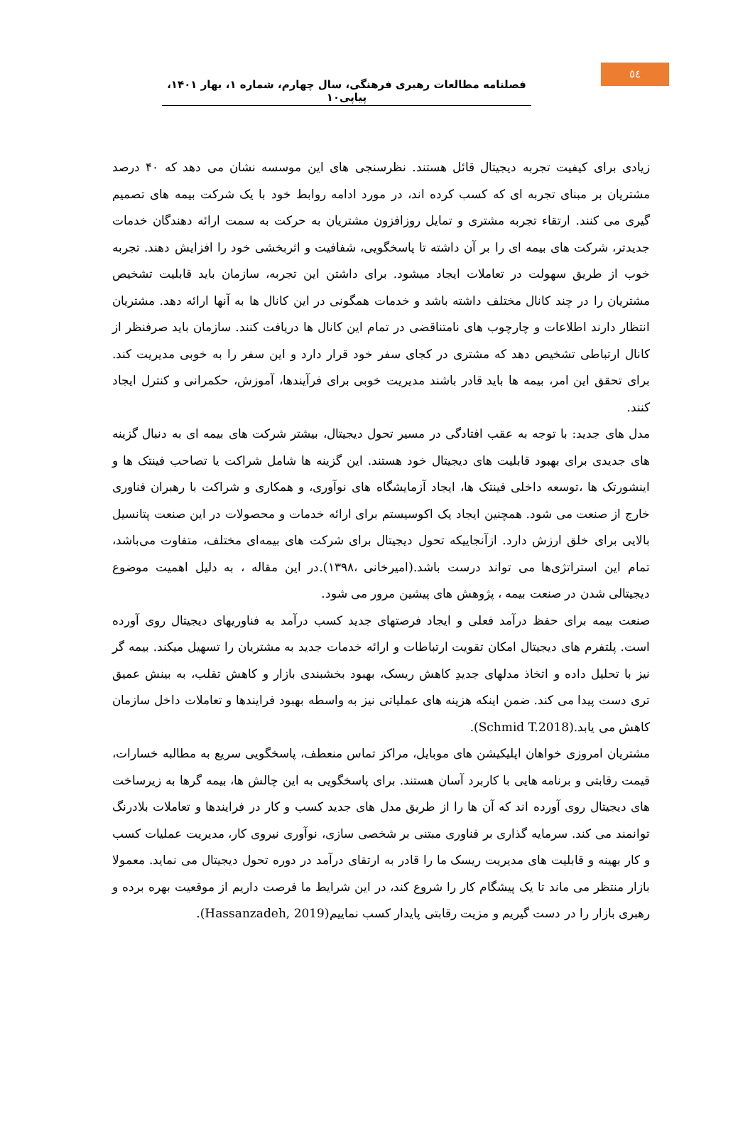٥٤
فصلنامه مطالعات رهبری فرهنگی، سال چهارم، شماره ۱، بهار ۱۴۰۱، پیاپی۱۰
زیادی برای کیفیت تجربه دیجیتال قائل هستند. نظرسنجی های این موسسه نشان می دهد که ۴۰ درصد مشتریان بر مبنای تجربه ای که کسب کرده اند، در مورد ادامه روابط خود با یک شرکت بیمه های تصمیم گیری می کنند. ارتقاء تجربه مشتری و تمایل روزافزون مشتریان به حرکت به سمت ارائه دهندگان خدمات جدیدتر، شرکت های بیمه ای را بر آن داشته تا پاسخگویی، شفافیت و اثربخشی خود را افزایش دهند. تجربه خوب از طریق سهولت در تعاملات ایجاد میشود. برای داشتن این تجربه، سازمان باید قابلیت تشخیص مشتریان را در چند کانال مختلف داشته باشد و خدمات همگونی در این کانال ها به آنها ارائه دهد. مشتریان انتظار دارند اطلاعات و چارچوب های نامتناقضی در تمام این کانال ها دریافت کنند. سازمان باید صرفنظر از کانال ارتباطی تشخیص دهد که مشتری در کجای سفر خود قرار دارد و این سفر را به خوبی مدیریت کند. برای تحقق این امر، بیمه ها باید قادر باشند مدیریت خوبی برای فرآیندها، آموزش، حکمرانی و کنترل ایجاد کنند.
مدل های جدید: با توجه به عقب افتادگی در مسیر تحول دیجیتال، بیشتر شرکت های بیمه ای به دنبال گزینه های جدیدی برای بهبود قابلیت های دیجیتال خود هستند. این گزینه ها شامل شراکت یا تصاحب فینتک ها و اینشورتک ها ،توسعه داخلی فینتک ها، ایجاد آزمایشگاه های نوآوری، و همکاری و شراکت با رهبران فناوری خارج از صنعت می شود. همچنین ایجاد یک اکوسیستم برای ارائه خدمات و محصولات در این صنعت پتانسیل بالایی برای خلق ارزش دارد. ازآنجاییکه تحول دیجیتال برای شرکت های بیمه‌ای مختلف، متفاوت می‌باشد، تمام این استراتژی‌ها می تواند درست باشد.(امیرخانی ،۱۳۹۸).در این مقاله ، به دلیل اهمیت موضوع دیجیتالی شدن در صنعت بیمه ، پژوهش های پیشین مرور می شود.
صنعت بیمه برای حفظ درآمد فعلی و ایجاد فرصتهای جدید کسب درآمد به فناوریهای دیجیتال روی آورده است. پلتفرم های دیجیتال امکان تقویت ارتباطات و ارائه خدمات جدید به مشتریان را تسهیل میکند. بیمه گر نیز با تحلیل داده و اتخاذ مدلهای جدیدِ کاهش ریسک، بهبود بخشبندی بازار و کاهش تقلب، به بینش عمیق تری دست پیدا می کند. ضمن اینکه هزینه های عملیاتی نیز به واسطه بهبود فرایندها و تعاملات داخل سازمان کاهش می یابد.(Schmid T.2018).
مشتریان امروزی خواهان اپلیکیشن های موبایل، مراکز تماس منعطف، پاسخگویی سریع به مطالبه خسارات، قیمت رقابتی و برنامه هایی با کاربرد آسان هستند. برای پاسخگویی به این چالش ها، بیمه گرها به زیرساخت های دیجیتال روی آورده اند که آن ها را از طریق مدل های جدید کسب و کار در فرایندها و تعاملات بلادرنگ توانمند می کند. سرمایه گذاری بر فناوری مبتنی بر شخصی سازی، نوآوری نیروی کار، مدیریت عملیات کسب و کار بهینه و قابلیت های مدیریت ریسک ما را قادر به ارتقای درآمد در دوره تحول دیجیتال می نماید. معمولا بازار منتظر می ماند تا یک پیشگام کار را شروع کند، در این شرایط ما فرصت داریم از موقعیت بهره برده و رهبری بازار را در دست گیریم و مزیت رقابتی پایدار کسب نماییم(Hassanzadeh, 2019).